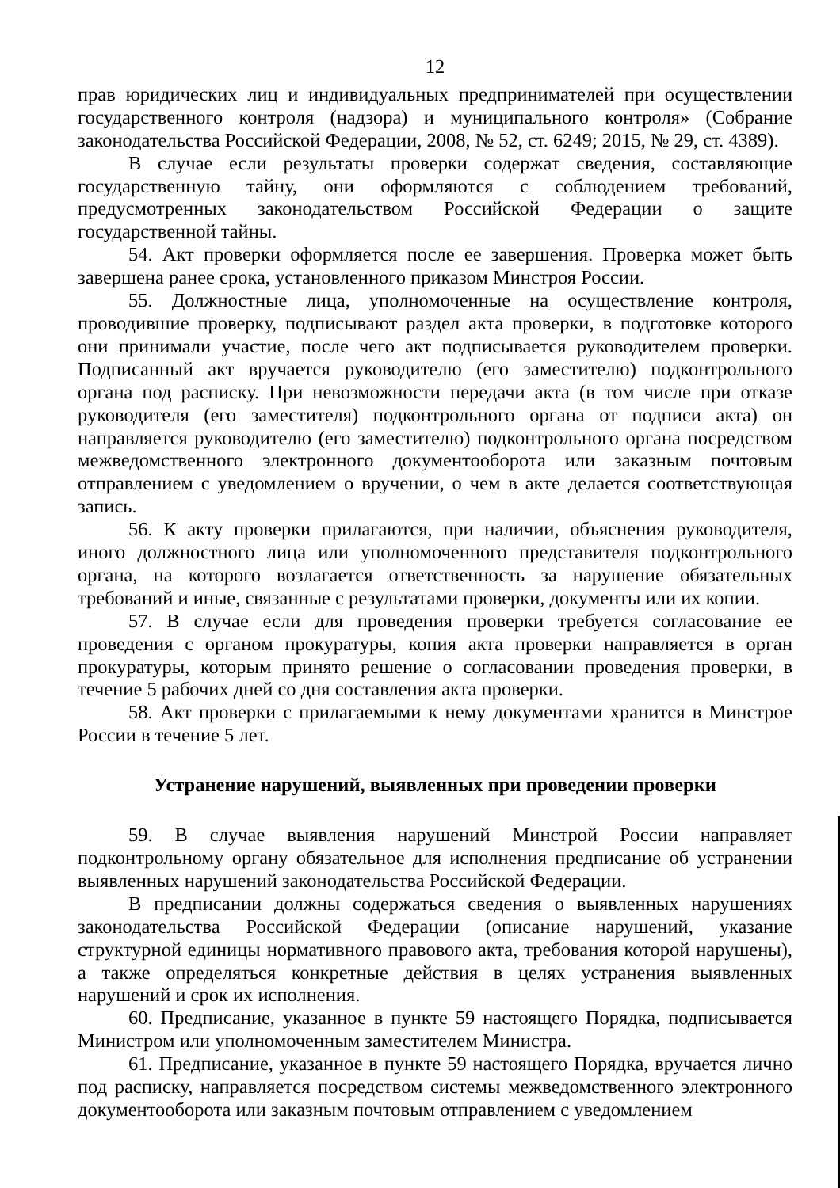12
прав юридических лиц и индивидуальных предпринимателей при осуществлении государственного контроля (надзора) и муниципального контроля» (Собрание законодательства Российской Федерации, 2008, № 52, ст. 6249; 2015, № 29, ст. 4389).
В случае если результаты проверки содержат сведения, составляющие государственную тайну, они оформляются с соблюдением требований, предусмотренных законодательством Российской Федерации о защите государственной тайны.
54. Акт проверки оформляется после ее завершения. Проверка может быть завершена ранее срока, установленного приказом Минстроя России.
55. Должностные лица, уполномоченные на осуществление контроля, проводившие проверку, подписывают раздел акта проверки, в подготовке которого они принимали участие, после чего акт подписывается руководителем проверки. Подписанный акт вручается руководителю (его заместителю) подконтрольного органа под расписку. При невозможности передачи акта (в том числе при отказе руководителя (его заместителя) подконтрольного органа от подписи акта) он направляется руководителю (его заместителю) подконтрольного органа посредством межведомственного электронного документооборота или заказным почтовым отправлением с уведомлением о вручении, о чем в акте делается соответствующая запись.
56. К акту проверки прилагаются, при наличии, объяснения руководителя, иного должностного лица или уполномоченного представителя подконтрольного органа, на которого возлагается ответственность за нарушение обязательных требований и иные, связанные с результатами проверки, документы или их копии.
57. В случае если для проведения проверки требуется согласование ее проведения с органом прокуратуры, копия акта проверки направляется в орган прокуратуры, которым принято решение о согласовании проведения проверки, в течение 5 рабочих дней со дня составления акта проверки.
58. Акт проверки с прилагаемыми к нему документами хранится в Минстрое России в течение 5 лет.
Устранение нарушений, выявленных при проведении проверки
59. В случае выявления нарушений Минстрой России направляет подконтрольному органу обязательное для исполнения предписание об устранении выявленных нарушений законодательства Российской Федерации.
В предписании должны содержаться сведения о выявленных нарушениях законодательства Российской Федерации (описание нарушений, указание структурной единицы нормативного правового акта, требования которой нарушены), а также определяться конкретные действия в целях устранения выявленных нарушений и срок их исполнения.
60. Предписание, указанное в пункте 59 настоящего Порядка, подписывается Министром или уполномоченным заместителем Министра.
61. Предписание, указанное в пункте 59 настоящего Порядка, вручается лично под расписку, направляется посредством системы межведомственного электронного документооборота или заказным почтовым отправлением с уведомлением